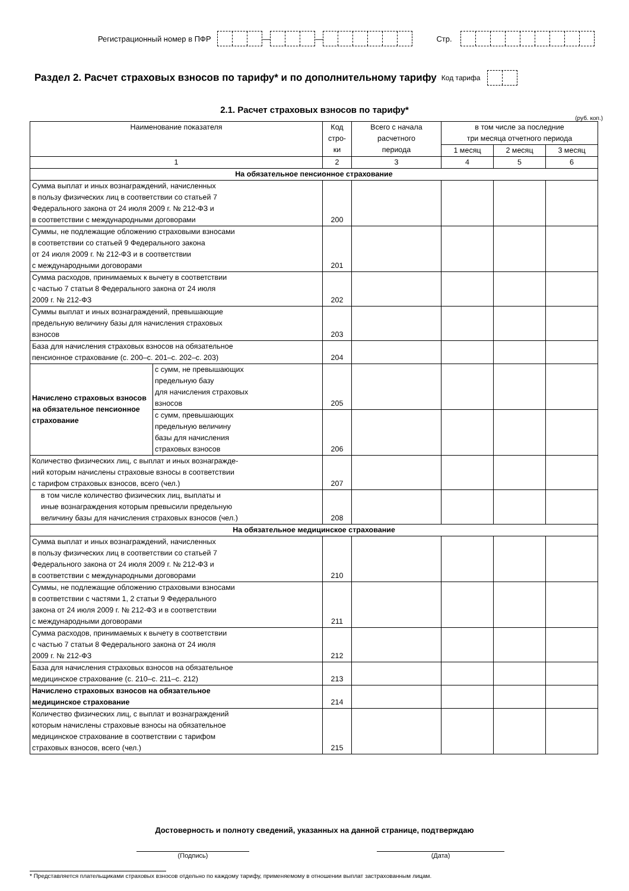Регистрационный номер в ПФР — — Стр.
Раздел 2. Расчет страховых взносов по тарифу* и по дополнительному тарифу Код тарифа
2.1. Расчет страховых взносов по тарифу*
(руб. коп.)
| Наименование показателя | | Код стро- ки | Всего с начала расчетного периода | в том числе за последние три месяца отчетного периода | | |
| --- | --- | --- | --- | --- | --- | --- |
| | | | | 1 месяц | 2 месяц | 3 месяц |
| 1 | | 2 | 3 | 4 | 5 | 6 |
| На обязательное пенсионное страхование | | | | | | |
| Сумма выплат и иных вознаграждений, начисленных в пользу физических лиц в соответствии со статьей 7 Федерального закона от 24 июля 2009 г. № 212-ФЗ и в соответствии с международными договорами | | 200 | | | | |
| Суммы, не подлежащие обложению страховыми взносами в соответствии со статьей 9 Федерального закона от 24 июля 2009 г. № 212-ФЗ и в соответствии с международными договорами | | 201 | | | | |
| Сумма расходов, принимаемых к вычету в соответствии с частью 7 статьи 8 Федерального закона от 24 июля 2009 г. № 212-ФЗ | | 202 | | | | |
| Суммы выплат и иных вознаграждений, превышающие предельную величину базы для начисления страховых взносов | | 203 | | | | |
| База для начисления страховых взносов на обязательное пенсионное страхование (с. 200–с. 201–с. 202–с. 203) | | 204 | | | | |
| Начислено страховых взносов на обязательное пенсионное страхование | с сумм, не превышающих предельную базу для начисления страховых взносов | 205 | | | | |
| | с сумм, превышающих предельную величину базы для начисления страховых взносов | 206 | | | | |
| Количество физических лиц, с выплат и иных вознагражде- ний которым начислены страховые взносы в соответствии с тарифом страховых взносов, всего (чел.) | | 207 | | | | |
| в том числе количество физических лиц, выплаты и иные вознаграждения которым превысили предельную величину базы для начисления страховых взносов (чел.) | | 208 | | | | |
| На обязательное медицинское страхование | | | | | | |
| Сумма выплат и иных вознаграждений, начисленных в пользу физических лиц в соответствии со статьей 7 Федерального закона от 24 июля 2009 г. № 212-ФЗ и в соответствии с международными договорами | | 210 | | | | |
| Суммы, не подлежащие обложению страховыми взносами в соответствии с частями 1, 2 статьи 9 Федерального закона от 24 июля 2009 г. № 212-ФЗ и в соответствии с международными договорами | | 211 | | | | |
| Сумма расходов, принимаемых к вычету в соответствии с частью 7 статьи 8 Федерального закона от 24 июля 2009 г. № 212-ФЗ | | 212 | | | | |
| База для начисления страховых взносов на обязательное медицинское страхование (с. 210–с. 211–с. 212) | | 213 | | | | |
| Начислено страховых взносов на обязательное медицинское страхование | | 214 | | | | |
| Количество физических лиц, с выплат и вознаграждений которым начислены страховые взносы на обязательное медицинское страхование в соответствии с тарифом страховых взносов, всего (чел.) | | 215 | | | | |
Достоверность и полноту сведений, указанных на данной странице, подтверждаю
(Подпись) (Дата)
* Представляется плательщиками страховых взносов отдельно по каждому тарифу, применяемому в отношении выплат застрахованным лицам.